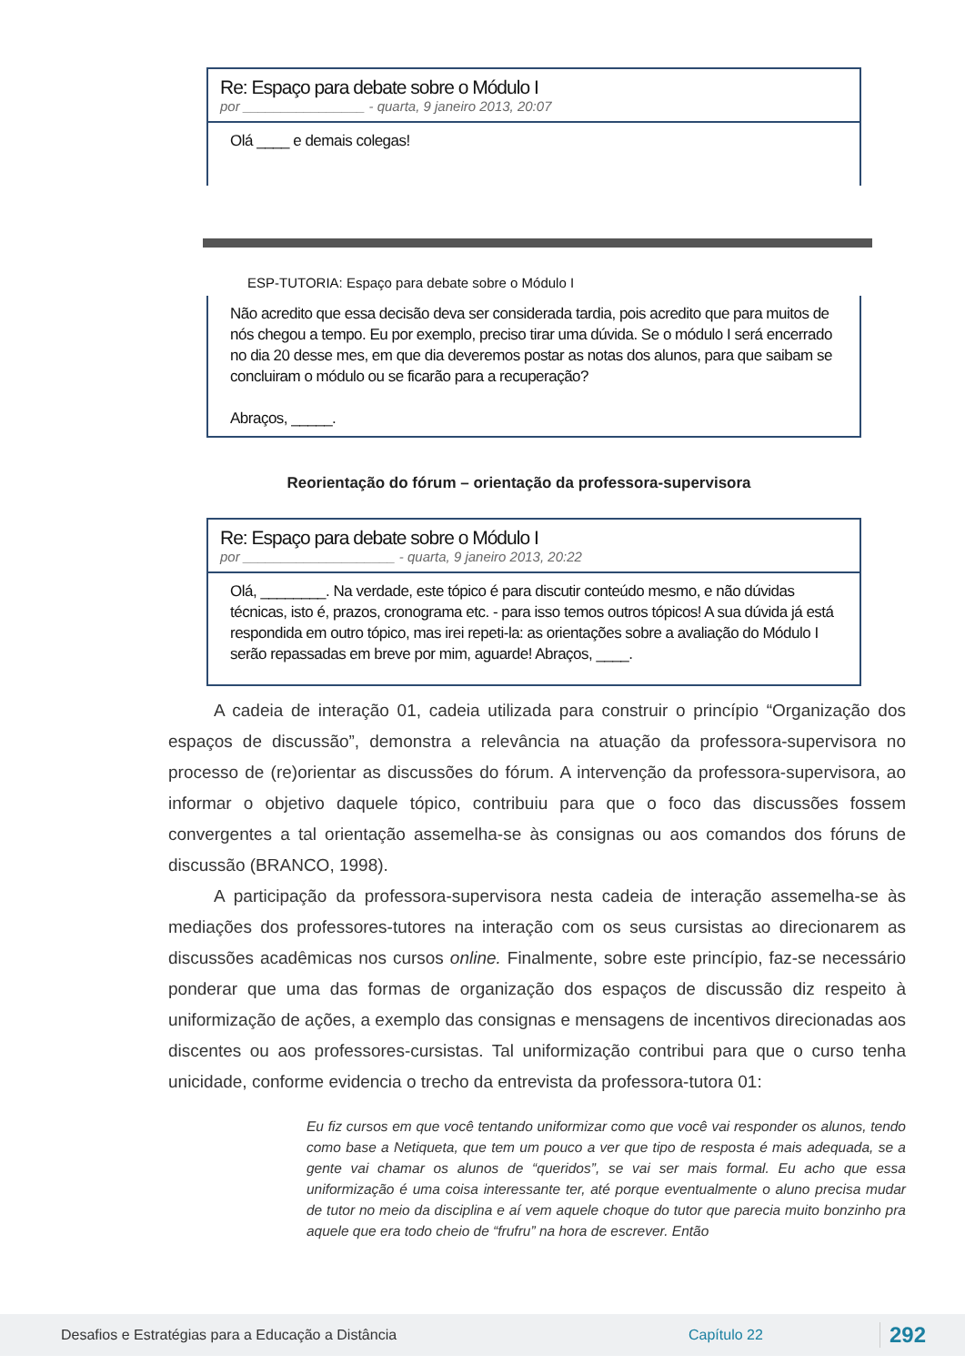Re: Espaço para debate sobre o Módulo I
por ________________ - quarta, 9 janeiro 2013, 20:07
Olá ____ e demais colegas!
ESP-TUTORIA: Espaço para debate sobre o Módulo I
Não acredito que essa decisão deva ser considerada tardia, pois acredito que para muitos de nós chegou a tempo. Eu por exemplo, preciso tirar uma dúvida. Se o módulo I será encerrado no dia 20 desse mes, em que dia deveremos postar as notas dos alunos, para que saibam se concluiram o módulo ou se ficarão para a recuperação?
Abraços, _____.
Reorientação do fórum – orientação da professora-supervisora
Re: Espaço para debate sobre o Módulo I
por ____________________ - quarta, 9 janeiro 2013, 20:22
Olá, ________. Na verdade, este tópico é para discutir conteúdo mesmo, e não dúvidas técnicas, isto é, prazos, cronograma etc. - para isso temos outros tópicos! A sua dúvida já está respondida em outro tópico, mas irei repeti-la: as orientações sobre a avaliação do Módulo I serão repassadas em breve por mim, aguarde! Abraços, ____.
A cadeia de interação 01, cadeia utilizada para construir o princípio “Organização dos espaços de discussão”, demonstra a relevância na atuação da professora-supervisora no processo de (re)orientar as discussões do fórum. A intervenção da professora-supervisora, ao informar o objetivo daquele tópico, contribuiu para que o foco das discussões fossem convergentes a tal orientação assemelha-se às consignas ou aos comandos dos fóruns de discussão (BRANCO, 1998).
A participação da professora-supervisora nesta cadeia de interação assemelha-se às mediações dos professores-tutores na interação com os seus cursistas ao direcionarem as discussões acadêmicas nos cursos online. Finalmente, sobre este princípio, faz-se necessário ponderar que uma das formas de organização dos espaços de discussão diz respeito à uniformização de ações, a exemplo das consignas e mensagens de incentivos direcionadas aos discentes ou aos professores-cursistas. Tal uniformização contribui para que o curso tenha unicidade, conforme evidencia o trecho da entrevista da professora-tutora 01:
Eu fiz cursos em que você tentando uniformizar como que você vai responder os alunos, tendo como base a Netiqueta, que tem um pouco a ver que tipo de resposta é mais adequada, se a gente vai chamar os alunos de “queridos”, se vai ser mais formal. Eu acho que essa uniformização é uma coisa interessante ter, até porque eventualmente o aluno precisa mudar de tutor no meio da disciplina e aí vem aquele choque do tutor que parecia muito bonzinho pra aquele que era todo cheio de “frufru” na hora de escrever. Então
Desafios e Estratégias para a Educação a Distância Capítulo 22 292